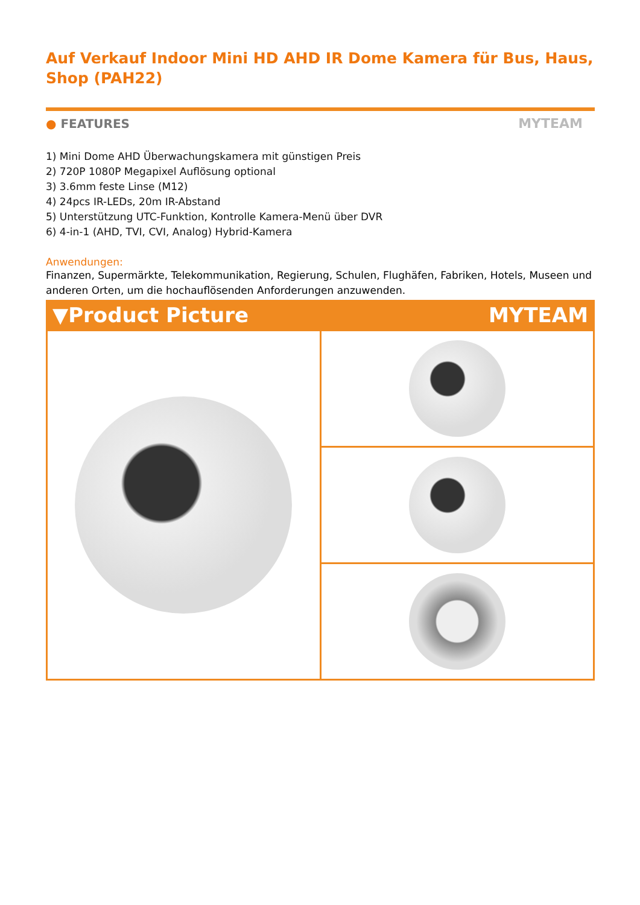Auf Verkauf Indoor Mini HD AHD IR Dome Kamera für Bus, Haus, Shop (PAH22)
● FEATURES MYTEAM
1) Mini Dome AHD Überwachungskamera mit günstigen Preis
2) 720P 1080P Megapixel Auflösung optional
3) 3.6mm feste Linse (M12)
4) 24pcs IR-LEDs, 20m IR-Abstand
5) Unterstützung UTC-Funktion, Kontrolle Kamera-Menü über DVR
6) 4-in-1 (AHD, TVI, CVI, Analog) Hybrid-Kamera
Anwendungen:
Finanzen, Supermärkte, Telekommunikation, Regierung, Schulen, Flughäfen, Fabriken, Hotels, Museen und anderen Orten, um die hochauflösenden Anforderungen anzuwenden.
▼Product Picture MYTEAM